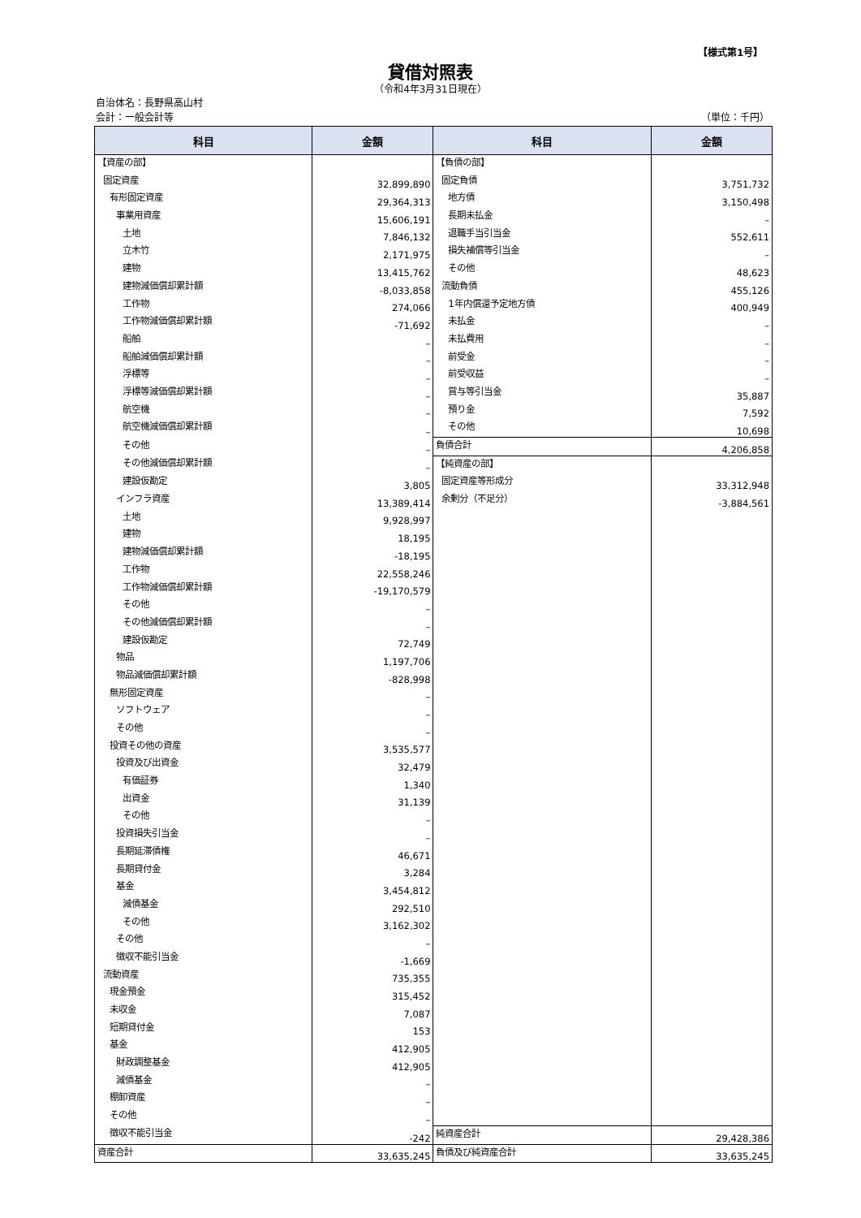【様式第1号】
貸借対照表
（令和4年3月31日現在）
自治体名：長野県高山村
会計：一般会計等 （単位：千円）
| 科目 | 金額 | 科目 | 金額 |
| --- | --- | --- | --- |
| 【資産の部】 | | 【負債の部】 | |
| 固定資産 | 32,899,890 | 固定負債 | 3,751,732 |
| 有形固定資産 | 29,364,313 | 地方債 | 3,150,498 |
| 事業用資産 | 15,606,191 | 長期未払金 | – |
| 土地 | 7,846,132 | 退職手当引当金 | 552,611 |
| 立木竹 | 2,171,975 | 損失補償等引当金 | – |
| 建物 | 13,415,762 | その他 | 48,623 |
| 建物減価償却累計額 | -8,033,858 | 流動負債 | 455,126 |
| 工作物 | 274,066 | 1年内償還予定地方債 | 400,949 |
| 工作物減価償却累計額 | -71,692 | 未払金 | – |
| 船舶 | – | 未払費用 | – |
| 船舶減価償却累計額 | – | 前受金 | – |
| 浮標等 | – | 前受収益 | – |
| 浮標等減価償却累計額 | – | 賞与等引当金 | 35,887 |
| 航空機 | – | 預り金 | 7,592 |
| 航空機減価償却累計額 | – | その他 | 10,698 |
| その他 | – | 負債合計 | 4,206,858 |
| その他減価償却累計額 | – | 【純資産の部】 | |
| 建設仮勘定 | 3,805 | 固定資産等形成分 | 33,312,948 |
| インフラ資産 | 13,389,414 | 余剰分（不足分） | -3,884,561 |
| 土地 | 9,928,997 | | |
| 建物 | 18,195 | | |
| 建物減価償却累計額 | -18,195 | | |
| 工作物 | 22,558,246 | | |
| 工作物減価償却累計額 | -19,170,579 | | |
| その他 | – | | |
| その他減価償却累計額 | – | | |
| 建設仮勘定 | 72,749 | | |
| 物品 | 1,197,706 | | |
| 物品減価償却累計額 | -828,998 | | |
| 無形固定資産 | – | | |
| ソフトウェア | – | | |
| その他 | – | | |
| 投資その他の資産 | 3,535,577 | | |
| 投資及び出資金 | 32,479 | | |
| 有価証券 | 1,340 | | |
| 出資金 | 31,139 | | |
| その他 | – | | |
| 投資損失引当金 | – | | |
| 長期延滞債権 | 46,671 | | |
| 長期貸付金 | 3,284 | | |
| 基金 | 3,454,812 | | |
| 減債基金 | 292,510 | | |
| その他 | 3,162,302 | | |
| その他 | – | | |
| 徴収不能引当金 | -1,669 | | |
| 流動資産 | 735,355 | | |
| 現金預金 | 315,452 | | |
| 未収金 | 7,087 | | |
| 短期貸付金 | 153 | | |
| 基金 | 412,905 | | |
| 財政調整基金 | 412,905 | | |
| 減債基金 | – | | |
| 棚卸資産 | – | | |
| その他 | – | | |
| 徴収不能引当金 | -242 | 純資産合計 | 29,428,386 |
| 資産合計 | 33,635,245 | 負債及び純資産合計 | 33,635,245 |